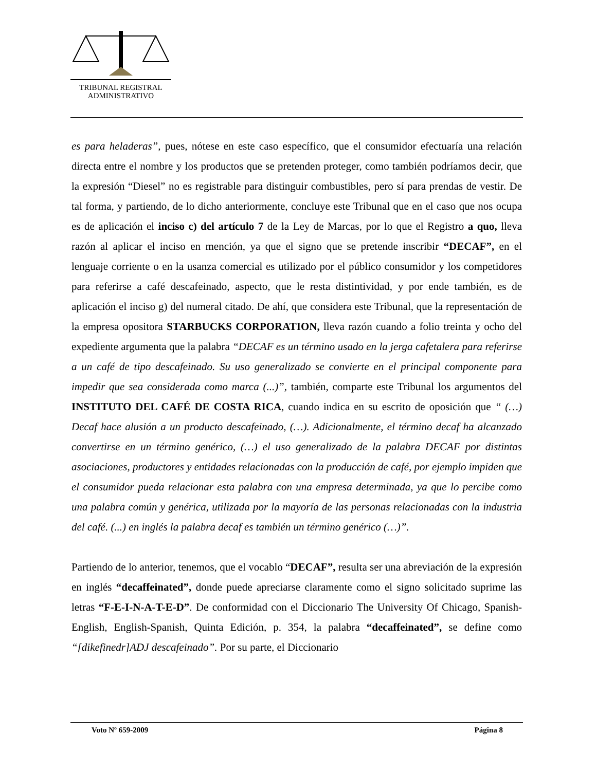TRIBUNAL REGISTRAL
ADMINISTRATIVO
es para heladeras”, pues, nótese en este caso específico, que el consumidor efectuaría una relación directa entre el nombre y los productos que se pretenden proteger, como también podríamos decir, que la expresión “Diesel” no es registrable para distinguir combustibles, pero sí para prendas de vestir. De tal forma, y partiendo, de lo dicho anteriormente, concluye este Tribunal que en el caso que nos ocupa es de aplicación el inciso c) del artículo 7 de la Ley de Marcas, por lo que el Registro a quo, lleva razón al aplicar el inciso en mención, ya que el signo que se pretende inscribir “DECAF”, en el lenguaje corriente o en la usanza comercial es utilizado por el público consumidor y los competidores para referirse a café descafeinado, aspecto, que le resta distintividad, y por ende también, es de aplicación el inciso g) del numeral citado. De ahí, que considera este Tribunal, que la representación de la empresa opositora STARBUCKS CORPORATION, lleva razón cuando a folio treinta y ocho del expediente argumenta que la palabra “DECAF es un término usado en la jerga cafetalera para referirse a un café de tipo descafeinado. Su uso generalizado se convierte en el principal componente para impedir que sea considerada como marca (...)”, también, comparte este Tribunal los argumentos del INSTITUTO DEL CAFÉ DE COSTA RICA, cuando indica en su escrito de oposición que “ (…) Decaf hace alusión a un producto descafeinado, (…). Adicionalmente, el término decaf ha alcanzado convertirse en un término genérico, (…) el uso generalizado de la palabra DECAF por distintas asociaciones, productores y entidades relacionadas con la producción de café, por ejemplo impiden que el consumidor pueda relacionar esta palabra con una empresa determinada, ya que lo percibe como una palabra común y genérica, utilizada por la mayoría de las personas relacionadas con la industria del café. (...) en inglés la palabra decaf es también un término genérico (…)”.
Partiendo de lo anterior, tenemos, que el vocablo “DECAF”, resulta ser una abreviación de la expresión en inglés “decaffeinated”, donde puede apreciarse claramente como el signo solicitado suprime las letras “F-E-I-N-A-T-E-D”. De conformidad con el Diccionario The University Of Chicago, Spanish-English, English-Spanish, Quinta Edición, p. 354, la palabra “decaffeinated”, se define como “[dikefinedr]ADJ descafeinado”. Por su parte, el Diccionario
Voto Nº 659-2009 Página 8